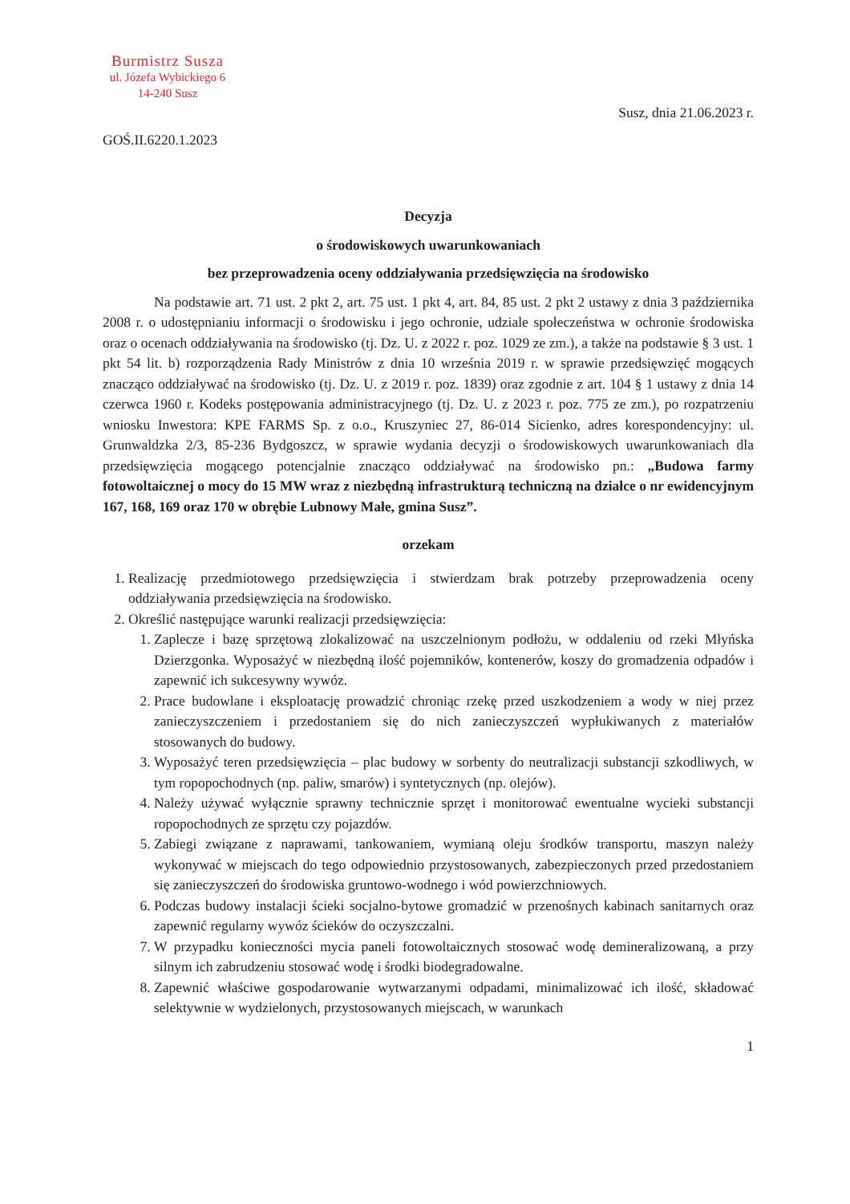Burmistrz Susza
ul. Józefa Wybickiego 6
14-240 Susz
Susz, dnia 21.06.2023 r.
GOŚ.II.6220.1.2023
Decyzja
o środowiskowych uwarunkowaniach
bez przeprowadzenia oceny oddziaływania przedsięwzięcia na środowisko
Na podstawie art. 71 ust. 2 pkt 2, art. 75 ust. 1 pkt 4, art. 84, 85 ust. 2 pkt 2 ustawy z dnia 3 października 2008 r. o udostępnianiu informacji o środowisku i jego ochronie, udziale społeczeństwa w ochronie środowiska oraz o ocenach oddziaływania na środowisko (tj. Dz. U. z 2022 r. poz. 1029 ze zm.), a także na podstawie § 3 ust. 1 pkt 54 lit. b) rozporządzenia Rady Ministrów z dnia 10 września 2019 r. w sprawie przedsięwzięć mogących znacząco oddziaływać na środowisko (tj. Dz. U. z 2019 r. poz. 1839) oraz zgodnie z art. 104 § 1 ustawy z dnia 14 czerwca 1960 r. Kodeks postępowania administracyjnego (tj. Dz. U. z 2023 r. poz. 775 ze zm.), po rozpatrzeniu wniosku Inwestora: KPE FARMS Sp. z o.o., Kruszyniec 27, 86-014 Sicienko, adres korespondencyjny: ul. Grunwaldzka 2/3, 85-236 Bydgoszcz, w sprawie wydania decyzji o środowiskowych uwarunkowaniach dla przedsięwzięcia mogącego potencjalnie znacząco oddziaływać na środowisko pn.: „Budowa farmy fotowoltaicznej o mocy do 15 MW wraz z niezbędną infrastrukturą techniczną na działce o nr ewidencyjnym 167, 168, 169 oraz 170 w obrębie Lubnowy Małe, gmina Susz”.
orzekam
1. Realizację przedmiotowego przedsięwzięcia i stwierdzam brak potrzeby przeprowadzenia oceny oddziaływania przedsięwzięcia na środowisko.
2. Określić następujące warunki realizacji przedsięwzięcia:
1. Zaplecze i bazę sprzętową zlokalizować na uszczelnionym podłożu, w oddaleniu od rzeki Młyńska Dzierzgonka. Wyposażyć w niezbędną ilość pojemników, kontenerów, koszy do gromadzenia odpadów i zapewnić ich sukcesywny wywóz.
2. Prace budowlane i eksploatację prowadzić chroniąc rzekę przed uszkodzeniem a wody w niej przez zanieczyszczeniem i przedostaniem się do nich zanieczyszczeń wypłukiwanych z materiałów stosowanych do budowy.
3. Wyposażyć teren przedsięwzięcia – plac budowy w sorbenty do neutralizacji substancji szkodliwych, w tym ropopochodnych (np. paliw, smarów) i syntetycznych (np. olejów).
4. Należy używać wyłącznie sprawny technicznie sprzęt i monitorować ewentualne wycieki substancji ropopochodnych ze sprzętu czy pojazdów.
5. Zabiegi związane z naprawami, tankowaniem, wymianą oleju środków transportu, maszyn należy wykonywać w miejscach do tego odpowiednio przystosowanych, zabezpieczonych przed przedostaniem się zanieczyszczeń do środowiska gruntowo-wodnego i wód powierzchniowych.
6. Podczas budowy instalacji ścieki socjalno-bytowe gromadzić w przenośnych kabinach sanitarnych oraz zapewnić regularny wywóz ścieków do oczyszczalni.
7. W przypadku konieczności mycia paneli fotowoltaicznych stosować wodę demineralizowaną, a przy silnym ich zabrudzeniu stosować wodę i środki biodegradowalne.
8. Zapewnić właściwe gospodarowanie wytwarzanymi odpadami, minimalizować ich ilość, składować selektywnie w wydzielonych, przystosowanych miejscach, w warunkach
1